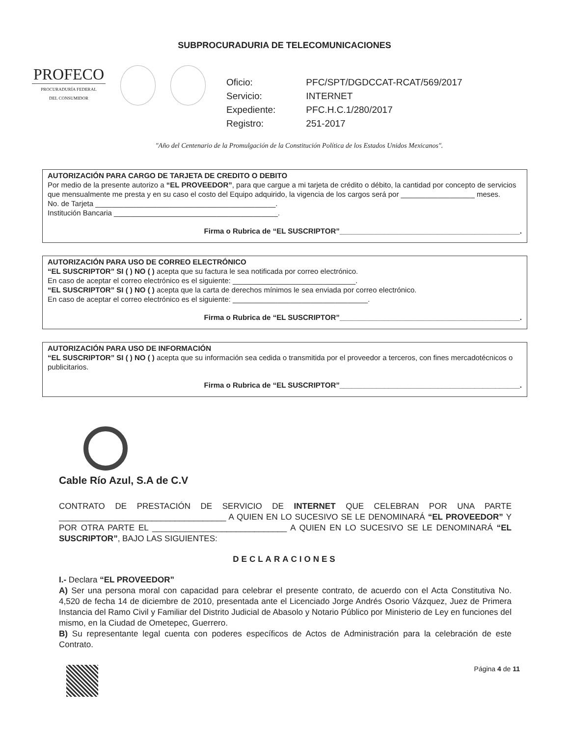SUBPROCURADURIA DE TELECOMUNICACIONES
PROFECO
PROCURADURÍA FEDERAL
DEL CONSUMIDOR
| Oficio: | PFC/SPT/DGDCCAT-RCAT/569/2017 |
| Servicio: | INTERNET |
| Expediente: | PFC.H.C.1/280/2017 |
| Registro: | 251-2017 |
"Año del Centenario de la Promulgación de la Constitución Política de los Estados Unidos Mexicanos".
AUTORIZACIÓN PARA CARGO DE TARJETA DE CREDITO O DEBITO
Por medio de la presente autorizo a “EL PROVEEDOR”, para que cargue a mi tarjeta de crédito o débito, la cantidad por concepto de servicios que mensualmente me presta y en su caso el costo del Equipo adquirido, la vigencia de los cargos será por __________________ meses.
No. de Tarjeta ____________________________________________.
Institución Bancaria ________________________________________.
Firma o Rubrica de “EL SUSCRIPTOR”____________________________________________.
AUTORIZACIÓN PARA USO DE CORREO ELECTRÓNICO
“EL SUSCRIPTOR” SI ( ) NO ( ) acepta que su factura le sea notificada por correo electrónico.
En caso de aceptar el correo electrónico es el siguiente: ______________________________.
“EL SUSCRIPTOR” SI ( ) NO ( ) acepta que la carta de derechos mínimos le sea enviada por correo electrónico.
En caso de aceptar el correo electrónico es el siguiente: _________________________________.
Firma o Rubrica de “EL SUSCRIPTOR”____________________________________________.
AUTORIZACIÓN PARA USO DE INFORMACIÓN
“EL SUSCRIPTOR” SI ( ) NO ( ) acepta que su información sea cedida o transmitida por el proveedor a terceros, con fines mercadotécnicos o publicitarios.
Firma o Rubrica de “EL SUSCRIPTOR”____________________________________________.
Cable Río Azul, S.A de C.V
CONTRATO DE PRESTACIÓN DE SERVICIO DE INTERNET QUE CELEBRAN POR UNA PARTE ____________________________________ A QUIEN EN LO SUCESIVO SE LE DENOMINARÁ “EL PROVEEDOR” Y POR OTRA PARTE EL _____________________________ A QUIEN EN LO SUCESIVO SE LE DENOMINARÁ “EL SUSCRIPTOR”, BAJO LAS SIGUIENTES:
DECLARACIONES
I.- Declara “EL PROVEEDOR”
A) Ser una persona moral con capacidad para celebrar el presente contrato, de acuerdo con el Acta Constitutiva No. 4,520 de fecha 14 de diciembre de 2010, presentada ante el Licenciado Jorge Andrés Osorio Vázquez, Juez de Primera Instancia del Ramo Civil y Familiar del Distrito Judicial de Abasolo y Notario Público por Ministerio de Ley en funciones del mismo, en la Ciudad de Ometepec, Guerrero.
B) Su representante legal cuenta con poderes específicos de Actos de Administración para la celebración de este Contrato.
Página 4 de 11